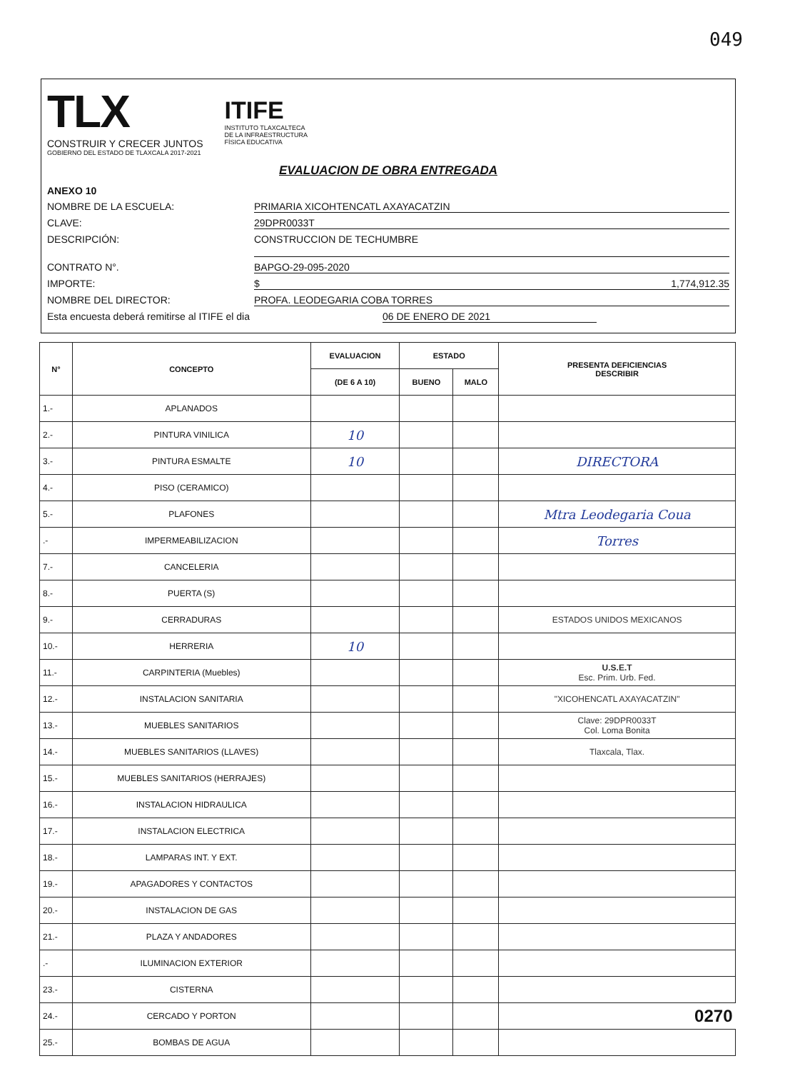049
TLX
CONSTRUIR Y CRECER JUNTOS
GOBIERNO DEL ESTADO DE TLAXCALA 2017-2021
ITIFE
INSTITUTO TLAXCALTECA
DE LA INFRAESTRUCTURA
FÍSICA EDUCATIVA
EVALUACION DE OBRA ENTREGADA
ANEXO 10
NOMBRE DE LA ESCUELA: PRIMARIA XICOHTENCATL AXAYACATZIN
CLAVE: 29DPR0033T
DESCRIPCIÓN: CONSTRUCCION DE TECHUMBRE
CONTRATO N°. BAPGO-29-095-2020
IMPORTE: $ 1,774,912.35
NOMBRE DEL DIRECTOR: PROFA. LEODEGARIA COBA TORRES
Esta encuesta deberá remitirse al ITIFE el dia 06 DE ENERO DE 2021
| N° | CONCEPTO | EVALUACION | ESTADO | | PRESENTA DEFICIENCIAS DESCRIBIR |
| --- | --- | --- | --- | --- | --- |
| | | (DE 6 A 10) | BUENO | MALO | |
| 1.- | APLANADOS | | | | |
| 2.- | PINTURA VINILICA | 10 | | | |
| 3.- | PINTURA ESMALTE | 10 | | | DIRECTORA |
| 4.- | PISO (CERAMICO) | | | | |
| 5.- | PLAFONES | | | | Mtra Leodegaria Coua |
| .- | IMPERMEABILIZACION | | | | Torres |
| 7.- | CANCELERIA | | | | |
| 8.- | PUERTA (S) | | | | |
| 9.- | CERRADURAS | | | | ESTADOS UNIDOS MEXICANOS |
| 10.- | HERRERIA | 10 | | | |
| 11.- | CARPINTERIA (Muebles) | | | | U.S.E.T Esc. Prim. Urb. Fed. |
| 12.- | INSTALACION SANITARIA | | | | "XICOHENCATL AXAYACATZIN" |
| 13.- | MUEBLES SANITARIOS | | | | Clave: 29DPR0033T Col. Loma Bonita |
| 14.- | MUEBLES SANITARIOS (LLAVES) | | | | Tlaxcala, Tlax. |
| 15.- | MUEBLES SANITARIOS (HERRAJES) | | | | |
| 16.- | INSTALACION HIDRAULICA | | | | |
| 17.- | INSTALACION ELECTRICA | | | | |
| 18.- | LAMPARAS INT. Y EXT. | | | | |
| 19.- | APAGADORES Y CONTACTOS | | | | |
| 20.- | INSTALACION DE GAS | | | | |
| 21.- | PLAZA Y ANDADORES | | | | |
| .- | ILUMINACION EXTERIOR | | | | |
| 23.- | CISTERNA | | | | |
| 24.- | CERCADO Y PORTON | | | | 0270 |
| 25.- | BOMBAS DE AGUA | | | | |